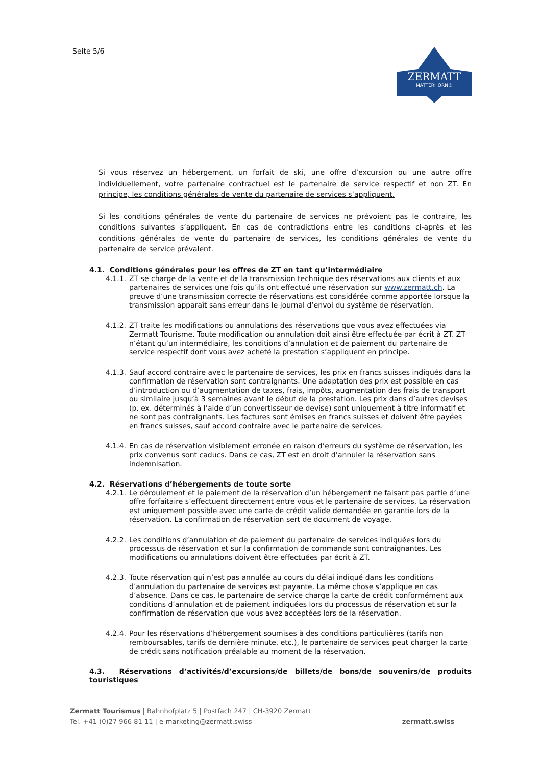Seite 5/6
ZERMATT
MATTERHORN®
Si vous réservez un hébergement, un forfait de ski, une offre d’excursion ou une autre offre individuellement, votre partenaire contractuel est le partenaire de service respectif et non ZT. En principe, les conditions générales de vente du partenaire de services s’appliquent.
Si les conditions générales de vente du partenaire de services ne prévoient pas le contraire, les conditions suivantes s’appliquent. En cas de contradictions entre les conditions ci-après et les conditions générales de vente du partenaire de services, les conditions générales de vente du partenaire de service prévalent.
4.1. Conditions générales pour les offres de ZT en tant qu’intermédiaire
4.1.1. ZT se charge de la vente et de la transmission technique des réservations aux clients et aux partenaires de services une fois qu’ils ont effectué une réservation sur www.zermatt.ch. La preuve d’une transmission correcte de réservations est considérée comme apportée lorsque la transmission apparaît sans erreur dans le journal d’envoi du système de réservation.
4.1.2. ZT traite les modifications ou annulations des réservations que vous avez effectuées via Zermatt Tourisme. Toute modification ou annulation doit ainsi être effectuée par écrit à ZT. ZT n’étant qu’un intermédiaire, les conditions d’annulation et de paiement du partenaire de service respectif dont vous avez acheté la prestation s’appliquent en principe.
4.1.3. Sauf accord contraire avec le partenaire de services, les prix en francs suisses indiqués dans la confirmation de réservation sont contraignants. Une adaptation des prix est possible en cas d’introduction ou d’augmentation de taxes, frais, impôts, augmentation des frais de transport ou similaire jusqu’à 3 semaines avant le début de la prestation. Les prix dans d’autres devises (p. ex. déterminés à l’aide d’un convertisseur de devise) sont uniquement à titre informatif et ne sont pas contraignants. Les factures sont émises en francs suisses et doivent être payées en francs suisses, sauf accord contraire avec le partenaire de services.
4.1.4. En cas de réservation visiblement erronée en raison d’erreurs du système de réservation, les prix convenus sont caducs. Dans ce cas, ZT est en droit d’annuler la réservation sans indemnisation.
4.2. Réservations d’hébergements de toute sorte
4.2.1. Le déroulement et le paiement de la réservation d’un hébergement ne faisant pas partie d’une offre forfaitaire s’effectuent directement entre vous et le partenaire de services. La réservation est uniquement possible avec une carte de crédit valide demandée en garantie lors de la réservation. La confirmation de réservation sert de document de voyage.
4.2.2. Les conditions d’annulation et de paiement du partenaire de services indiquées lors du processus de réservation et sur la confirmation de commande sont contraignantes. Les modifications ou annulations doivent être effectuées par écrit à ZT.
4.2.3. Toute réservation qui n’est pas annulée au cours du délai indiqué dans les conditions d’annulation du partenaire de services est payante. La même chose s’applique en cas d’absence. Dans ce cas, le partenaire de service charge la carte de crédit conformément aux conditions d’annulation et de paiement indiquées lors du processus de réservation et sur la confirmation de réservation que vous avez acceptées lors de la réservation.
4.2.4. Pour les réservations d’hébergement soumises à des conditions particulières (tarifs non remboursables, tarifs de dernière minute, etc.), le partenaire de services peut charger la carte de crédit sans notification préalable au moment de la réservation.
4.3. Réservations d’activités/d’excursions/de billets/de bons/de souvenirs/de produits touristiques
Zermatt Tourismus | Bahnhofplatz 5 | Postfach 247 | CH-3920 Zermatt
Tel. +41 (0)27 966 81 11 | e-marketing@zermatt.swiss
zermatt.swiss